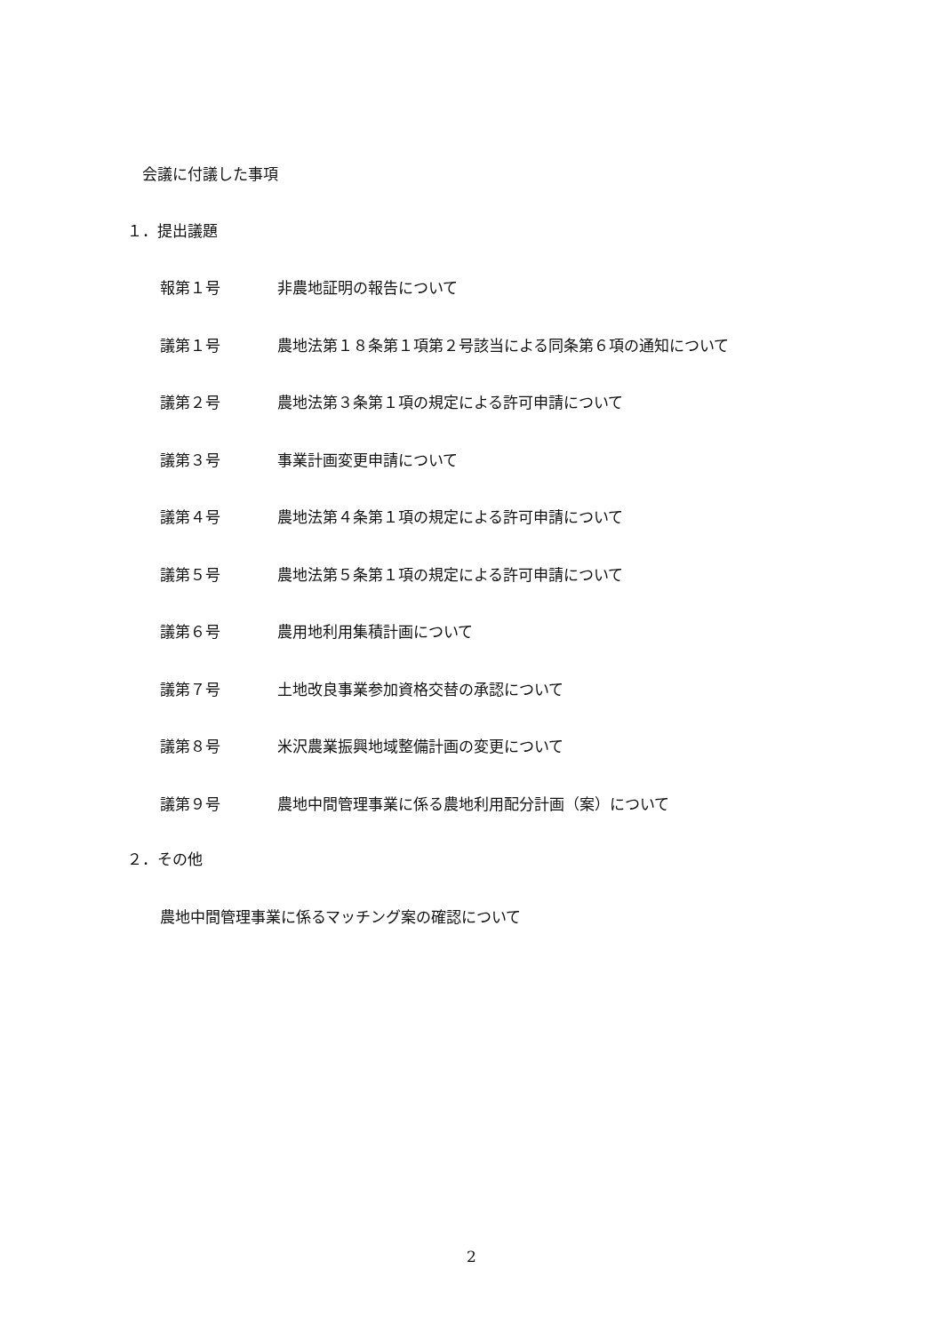会議に付議した事項
１．提出議題
報第１号 非農地証明の報告について
議第１号 農地法第１８条第１項第２号該当による同条第６項の通知について
議第２号 農地法第３条第１項の規定による許可申請について
議第３号 事業計画変更申請について
議第４号 農地法第４条第１項の規定による許可申請について
議第５号 農地法第５条第１項の規定による許可申請について
議第６号 農用地利用集積計画について
議第７号 土地改良事業参加資格交替の承認について
議第８号 米沢農業振興地域整備計画の変更について
議第９号 農地中間管理事業に係る農地利用配分計画（案）について
２．その他
農地中間管理事業に係るマッチング案の確認について
2